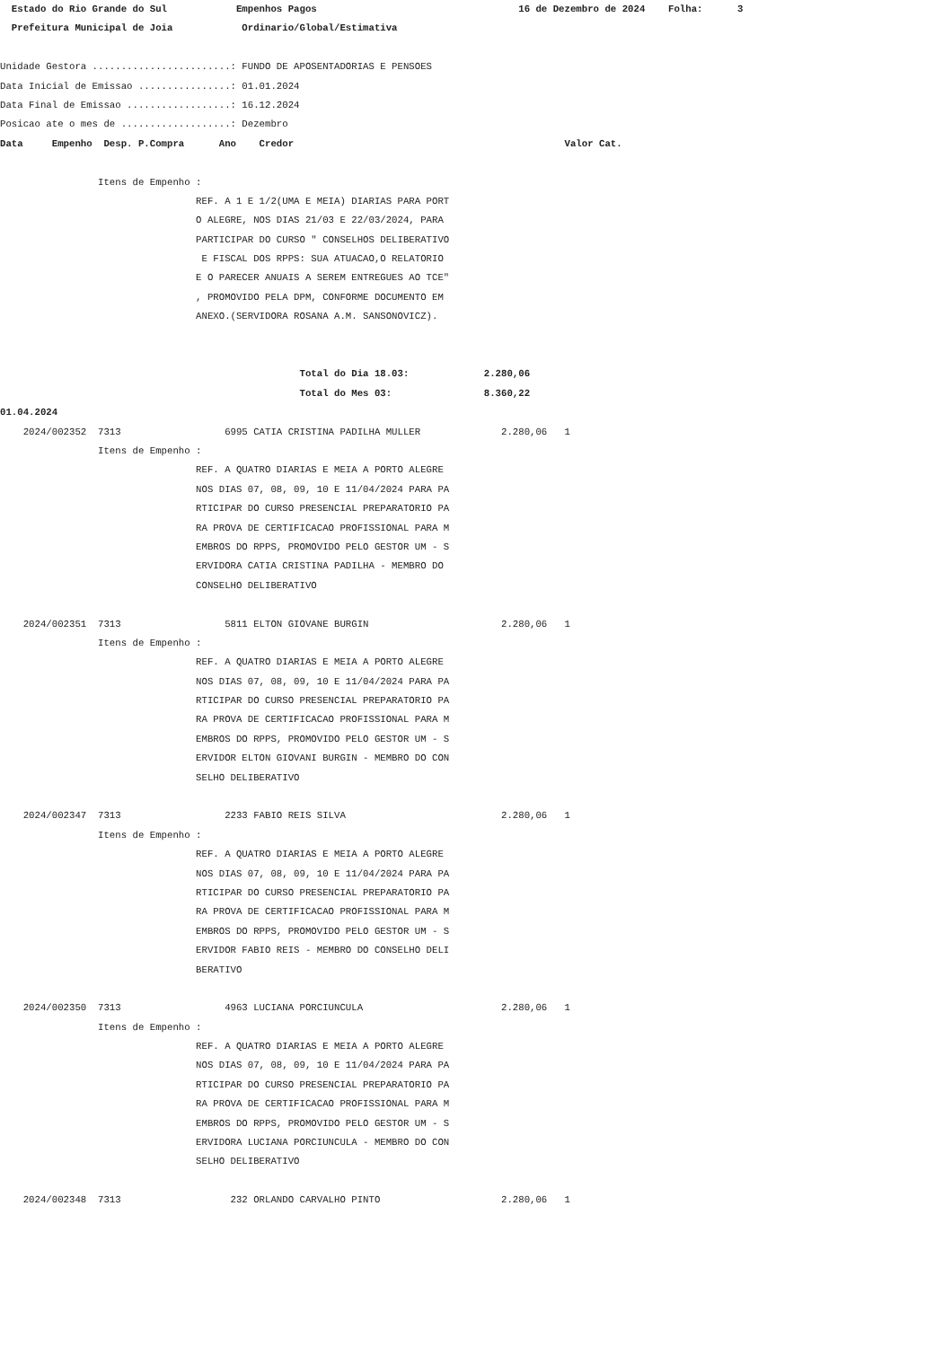Estado do Rio Grande do Sul Empenhos Pagos 16 de Dezembro de 2024 Folha: 3
Prefeitura Municipal de Joia Ordinario/Global/Estimativa
Unidade Gestora ........................: FUNDO DE APOSENTADORIAS E PENSOES
Data Inicial de Emissao ................: 01.01.2024
Data Final de Emissao ..................: 16.12.2024
Posicao ate o mes de ...................: Dezembro
Data Empenho Desp. P.Compra Ano Credor Valor Cat.
Itens de Empenho :
REF. A 1 E 1/2(UMA E MEIA) DIARIAS PARA PORT
O ALEGRE, NOS DIAS 21/03 E 22/03/2024, PARA
PARTICIPAR DO CURSO " CONSELHOS DELIBERATIVO
E FISCAL DOS RPPS: SUA ATUACAO,O RELATORIO
E O PARECER ANUAIS A SEREM ENTREGUES AO TCE"
, PROMOVIDO PELA DPM, CONFORME DOCUMENTO EM
ANEXO.(SERVIDORA ROSANA A.M. SANSONOVICZ).
Total do Dia 18.03: 2.280,06
Total do Mes 03: 8.360,22
01.04.2024
2024/002352 7313 6995 CATIA CRISTINA PADILHA MULLER 2.280,06 1
Itens de Empenho :
REF. A QUATRO DIARIAS E MEIA A PORTO ALEGRE
NOS DIAS 07, 08, 09, 10 E 11/04/2024 PARA PA
RTICIPAR DO CURSO PRESENCIAL PREPARATORIO PA
RA PROVA DE CERTIFICACAO PROFISSIONAL PARA M
EMBROS DO RPPS, PROMOVIDO PELO GESTOR UM - S
ERVIDORA CATIA CRISTINA PADILHA - MEMBRO DO
CONSELHO DELIBERATIVO
2024/002351 7313 5811 ELTON GIOVANE BURGIN 2.280,06 1
Itens de Empenho :
REF. A QUATRO DIARIAS E MEIA A PORTO ALEGRE
NOS DIAS 07, 08, 09, 10 E 11/04/2024 PARA PA
RTICIPAR DO CURSO PRESENCIAL PREPARATORIO PA
RA PROVA DE CERTIFICACAO PROFISSIONAL PARA M
EMBROS DO RPPS, PROMOVIDO PELO GESTOR UM - S
ERVIDOR ELTON GIOVANI BURGIN - MEMBRO DO CON
SELHO DELIBERATIVO
2024/002347 7313 2233 FABIO REIS SILVA 2.280,06 1
Itens de Empenho :
REF. A QUATRO DIARIAS E MEIA A PORTO ALEGRE
NOS DIAS 07, 08, 09, 10 E 11/04/2024 PARA PA
RTICIPAR DO CURSO PRESENCIAL PREPARATORIO PA
RA PROVA DE CERTIFICACAO PROFISSIONAL PARA M
EMBROS DO RPPS, PROMOVIDO PELO GESTOR UM - S
ERVIDOR FABIO REIS - MEMBRO DO CONSELHO DELI
BERATIVO
2024/002350 7313 4963 LUCIANA PORCIUNCULA 2.280,06 1
Itens de Empenho :
REF. A QUATRO DIARIAS E MEIA A PORTO ALEGRE
NOS DIAS 07, 08, 09, 10 E 11/04/2024 PARA PA
RTICIPAR DO CURSO PRESENCIAL PREPARATORIO PA
RA PROVA DE CERTIFICACAO PROFISSIONAL PARA M
EMBROS DO RPPS, PROMOVIDO PELO GESTOR UM - S
ERVIDORA LUCIANA PORCIUNCULA - MEMBRO DO CON
SELHO DELIBERATIVO
2024/002348 7313 232 ORLANDO CARVALHO PINTO 2.280,06 1